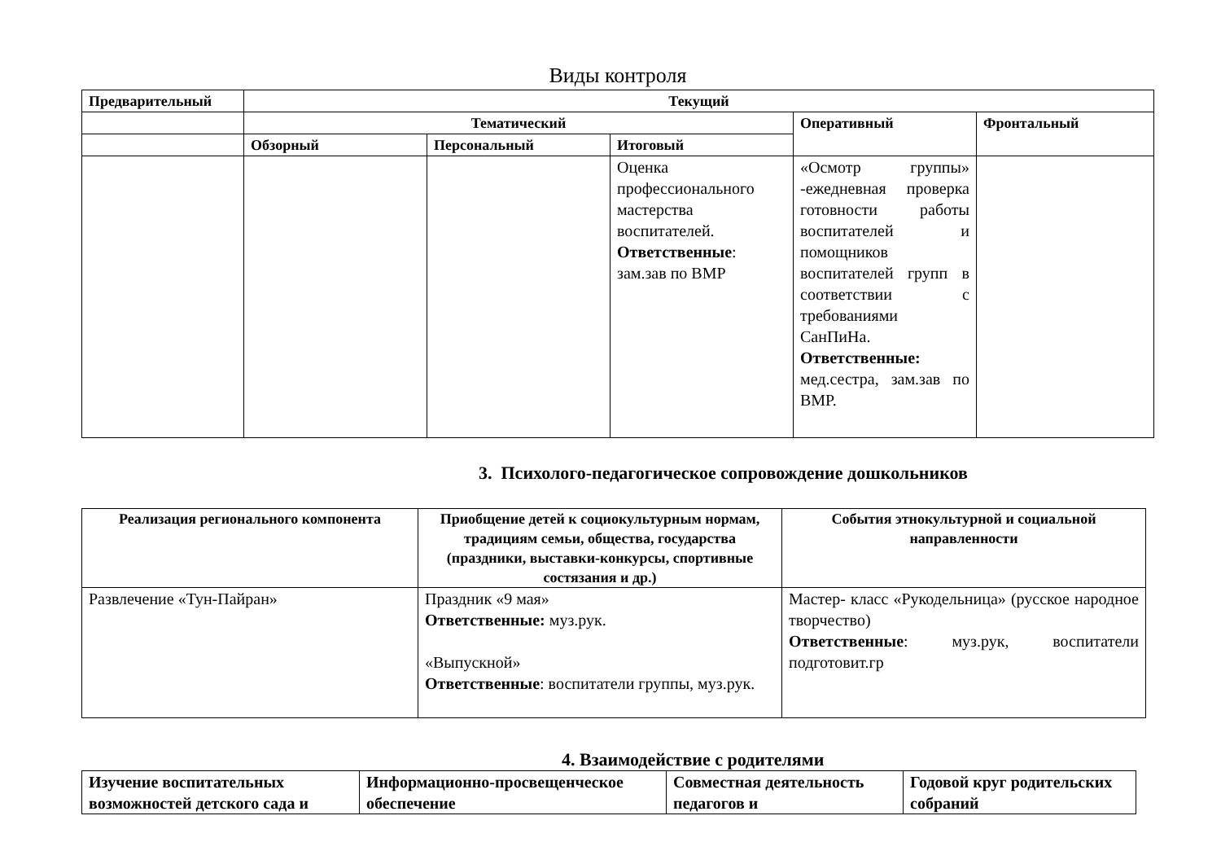Виды контроля
| Предварительный | Текущий | | | | |
| --- | --- | --- | --- | --- | --- |
| | Тематический | | | Оперативный | Фронтальный |
| | Обзорный | Персональный | Итоговый | | |
| | | | Оценка профессионального мастерства воспитателей. Ответственные : зам.зав по ВМР | «Осмотр группы» -ежедневная проверка готовности работы воспитателей и помощников воспитателей групп в соответствии с требованиями СанПиНа. Ответственные: мед.сестра, зам.зав по ВМР. | |
3. Психолого-педагогическое сопровождение дошкольников
| Реализация регионального компонента | Приобщение детей к социокультурным нормам, традициям семьи, общества, государства (праздники, выставки-конкурсы, спортивные состязания и др.) | События этнокультурной и социальной направленности |
| --- | --- | --- |
| Развлечение «Тун-Пайран» | Праздник «9 мая» Ответственные: муз.рук. «Выпускной» Ответственные : воспитатели группы, муз.рук. | Мастер- класс «Рукодельница» (русское народное творчество) Ответственные : муз.рук, воспитатели подготовит.гр |
4. Взаимодействие с родителями
| Изучение воспитательных возможностей детского сада и | Информационно-просвещенческое обеспечение | Совместная деятельность педагогов и | Годовой круг родительских собраний |
| --- | --- | --- | --- |